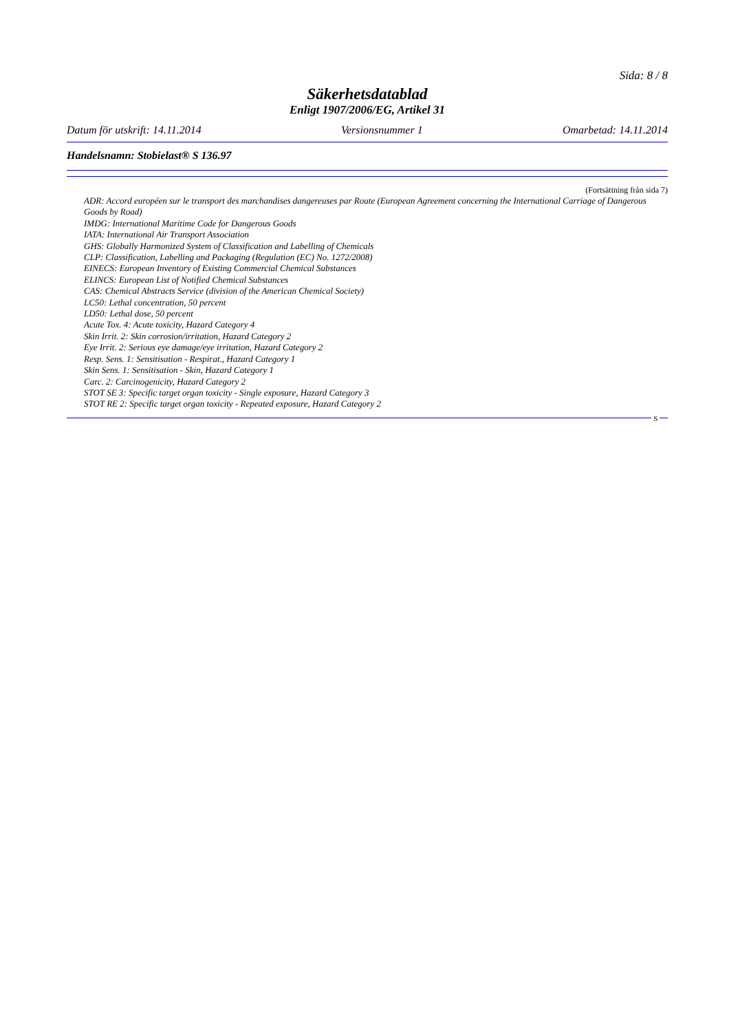Sida: 8 / 8
Säkerhetsdatablad
Enligt 1907/2006/EG, Artikel 31
Datum för utskrift: 14.11.2014 Versionsnummer 1 Omarbetad: 14.11.2014
Handelsnamn: Stobielast® S 136.97
(Fortsättning från sida 7)
ADR: Accord européen sur le transport des marchandises dangereuses par Route (European Agreement concerning the International Carriage of Dangerous Goods by Road)
IMDG: International Maritime Code for Dangerous Goods
IATA: International Air Transport Association
GHS: Globally Harmonized System of Classification and Labelling of Chemicals
CLP: Classification, Labelling and Packaging (Regulation (EC) No. 1272/2008)
EINECS: European Inventory of Existing Commercial Chemical Substances
ELINCS: European List of Notified Chemical Substances
CAS: Chemical Abstracts Service (division of the American Chemical Society)
LC50: Lethal concentration, 50 percent
LD50: Lethal dose, 50 percent
Acute Tox. 4: Acute toxicity, Hazard Category 4
Skin Irrit. 2: Skin corrosion/irritation, Hazard Category 2
Eye Irrit. 2: Serious eye damage/eye irritation, Hazard Category 2
Resp. Sens. 1: Sensitisation - Respirat., Hazard Category 1
Skin Sens. 1: Sensitisation - Skin, Hazard Category 1
Carc. 2: Carcinogenicity, Hazard Category 2
STOT SE 3: Specific target organ toxicity - Single exposure, Hazard Category 3
STOT RE 2: Specific target organ toxicity - Repeated exposure, Hazard Category 2
S